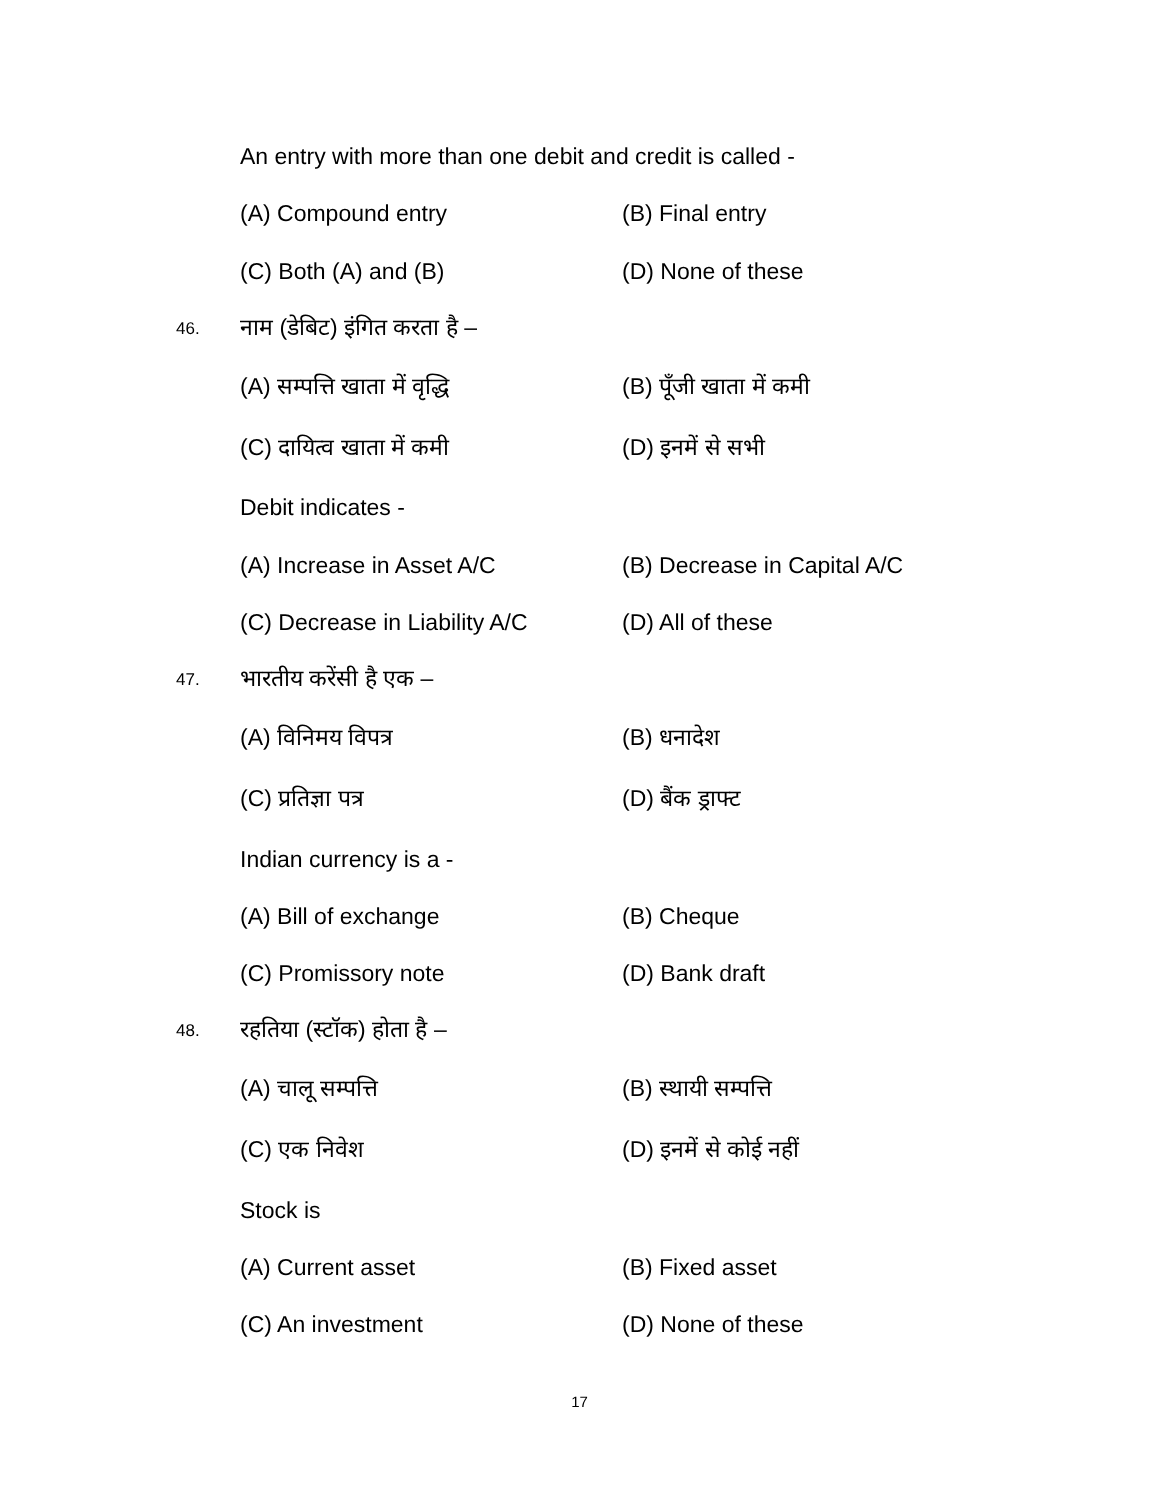An entry with more than one debit and credit is called -
(A) Compound entry (B) Final entry
(C) Both (A) and (B) (D) None of these
46. नाम (डेबिट) इंगित करता है –
(A) सम्पत्ति खाता में वृद्धि (B) पूँजी खाता में कमी
(C) दायित्व खाता में कमी (D) इनमें से सभी
Debit indicates -
(A) Increase in Asset A/C (B) Decrease in Capital A/C
(C) Decrease in Liability A/C (D) All of these
47. भारतीय करेंसी है एक –
(A) विनिमय विपत्र (B) धनादेश
(C) प्रतिज्ञा पत्र (D) बैंक ड्राफ्ट
Indian currency is a -
(A) Bill of exchange (B) Cheque
(C) Promissory note (D) Bank draft
48. रहतिया (स्टॉक) होता है –
(A) चालू सम्पत्ति (B) स्थायी सम्पत्ति
(C) एक निवेश (D) इनमें से कोई नहीं
Stock is
(A) Current asset (B) Fixed asset
(C) An investment (D) None of these
17